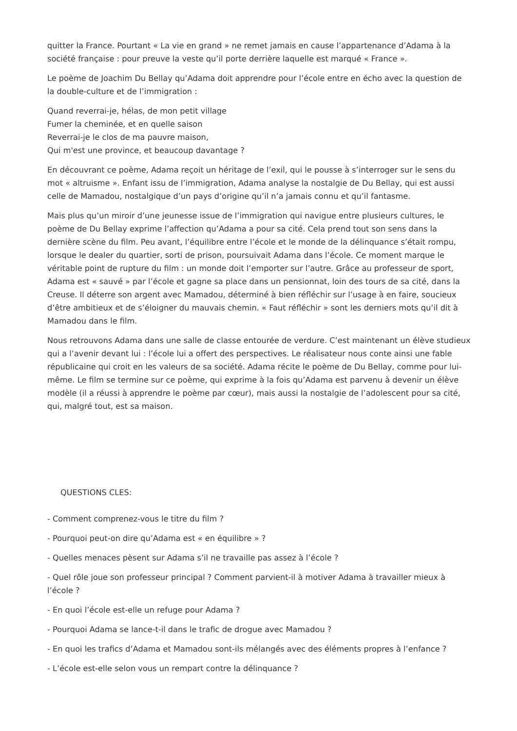quitter la France. Pourtant « La vie en grand » ne remet jamais en cause l’appartenance d’Adama à la société française : pour preuve la veste qu’il porte derrière laquelle est marqué « France ».
Le poème de Joachim Du Bellay qu’Adama doit apprendre pour l’école entre en écho avec la question de la double-culture et de l’immigration :
Quand reverrai-je, hélas, de mon petit village
Fumer la cheminée, et en quelle saison
Reverrai-je le clos de ma pauvre maison,
Qui m'est une province, et beaucoup davantage ?
En découvrant ce poème, Adama reçoit un héritage de l’exil, qui le pousse à s’interroger sur le sens du mot « altruisme ». Enfant issu de l’immigration, Adama analyse la nostalgie de Du Bellay, qui est aussi celle de Mamadou, nostalgique d’un pays d’origine qu’il n’a jamais connu et qu’il fantasme.
Mais plus qu’un miroir d’une jeunesse issue de l’immigration qui navigue entre plusieurs cultures, le poème de Du Bellay exprime l’affection qu’Adama a pour sa cité. Cela prend tout son sens dans la dernière scène du film. Peu avant, l’équilibre entre l’école et le monde de la délinquance s’était rompu, lorsque le dealer du quartier, sorti de prison, poursuivait Adama dans l’école. Ce moment marque le véritable point de rupture du film : un monde doit l’emporter sur l’autre. Grâce au professeur de sport, Adama est « sauvé » par l’école et gagne sa place dans un pensionnat, loin des tours de sa cité, dans la Creuse. Il déterre son argent avec Mamadou, déterminé à bien réfléchir sur l’usage à en faire, soucieux d’être ambitieux et de s’éloigner du mauvais chemin. « Faut réfléchir » sont les derniers mots qu’il dit à Mamadou dans le film.
Nous retrouvons Adama dans une salle de classe entourée de verdure. C’est maintenant un élève studieux qui a l’avenir devant lui : l’école lui a offert des perspectives. Le réalisateur nous conte ainsi une fable républicaine qui croit en les valeurs de sa société. Adama récite le poème de Du Bellay, comme pour lui-même. Le film se termine sur ce poème, qui exprime à la fois qu’Adama est parvenu à devenir un élève modèle (il a réussi à apprendre le poème par cœur), mais aussi la nostalgie de l’adolescent pour sa cité, qui, malgré tout, est sa maison.
QUESTIONS CLES:
- Comment comprenez-vous le titre du film ?
- Pourquoi peut-on dire qu’Adama est « en équilibre » ?
- Quelles menaces pèsent sur Adama s’il ne travaille pas assez à l’école ?
- Quel rôle joue son professeur principal ? Comment parvient-il à motiver Adama à travailler mieux à l’école ?
- En quoi l’école est-elle un refuge pour Adama ?
- Pourquoi Adama se lance-t-il dans le trafic de drogue avec Mamadou ?
- En quoi les trafics d’Adama et Mamadou sont-ils mélangés avec des éléments propres à l’enfance ?
- L’école est-elle selon vous un rempart contre la délinquance ?